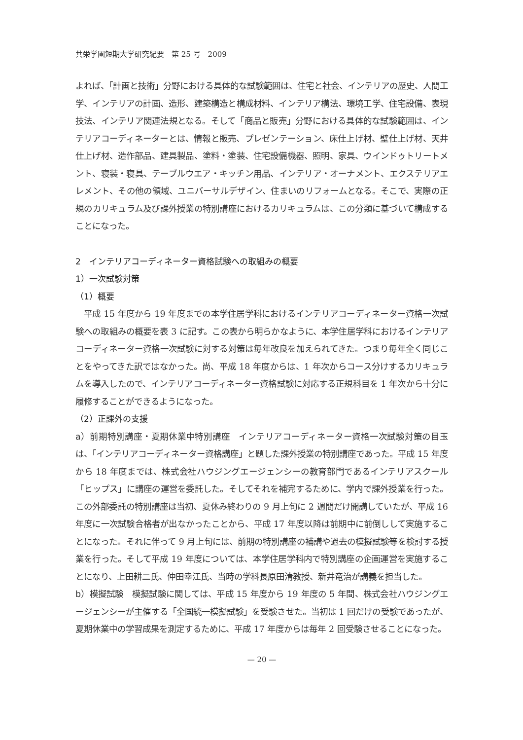共栄学園短期大学研究紀要　第 25 号　2009
よれば、「計画と技術」分野における具体的な試験範囲は、住宅と社会、インテリアの歴史、人間工学、インテリアの計画、造形、建築構造と構成材料、インテリア構法、環境工学、住宅設備、表現技法、インテリア関連法規となる。そして「商品と販売」分野における具体的な試験範囲は、インテリアコーディネーターとは、情報と販売、プレゼンテーション、床仕上げ材、壁仕上げ材、天井仕上げ材、造作部品、建具製品、塗料・塗装、住宅設備機器、照明、家具、ウインドゥトリートメント、寝装・寝具、テーブルウエア・キッチン用品、インテリア・オーナメント、エクステリアエレメント、その他の領域、ユニバーサルデザイン、住まいのリフォームとなる。そこで、実際の正規のカリキュラム及び課外授業の特別講座におけるカリキュラムは、この分類に基づいて構成することになった。
2　インテリアコーディネーター資格試験への取組みの概要
1）一次試験対策
（1）概要
　平成 15 年度から 19 年度までの本学住居学科におけるインテリアコーディネーター資格一次試験への取組みの概要を表 3 に記す。この表から明らかなように、本学住居学科におけるインテリアコーディネーター資格一次試験に対する対策は毎年改良を加えられてきた。つまり毎年全く同じことをやってきた訳ではなかった。尚、平成 18 年度からは、1 年次からコース分けするカリキュラムを導入したので、インテリアコーディネーター資格試験に対応する正規科目を 1 年次から十分に履修することができるようになった。
（2）正課外の支援
a）前期特別講座・夏期休業中特別講座　インテリアコーディネーター資格一次試験対策の目玉は、「インテリアコーディネーター資格講座」と題した課外授業の特別講座であった。平成 15 年度から 18 年度までは、株式会社ハウジングエージェンシーの教育部門であるインテリアスクール「ヒップス」に講座の運営を委託した。そしてそれを補完するために、学内で課外授業を行った。この外部委託の特別講座は当初、夏休み終わりの 9 月上旬に 2 週間だけ開講していたが、平成 16 年度に一次試験合格者が出なかったことから、平成 17 年度以降は前期中に前倒しして実施することになった。それに伴って 9 月上旬には、前期の特別講座の補講や過去の模擬試験等を検討する授業を行った。そして平成 19 年度については、本学住居学科内で特別講座の企画運営を実施することになり、上田耕二氏、仲田幸江氏、当時の学科長原田清教授、新井竜治が講義を担当した。
b）模擬試験　模擬試験に関しては、平成 15 年度から 19 年度の 5 年間、株式会社ハウジングエージェンシーが主催する「全国統一模擬試験」を受験させた。当初は 1 回だけの受験であったが、夏期休業中の学習成果を測定するために、平成 17 年度からは毎年 2 回受験させることになった。
— 20 —